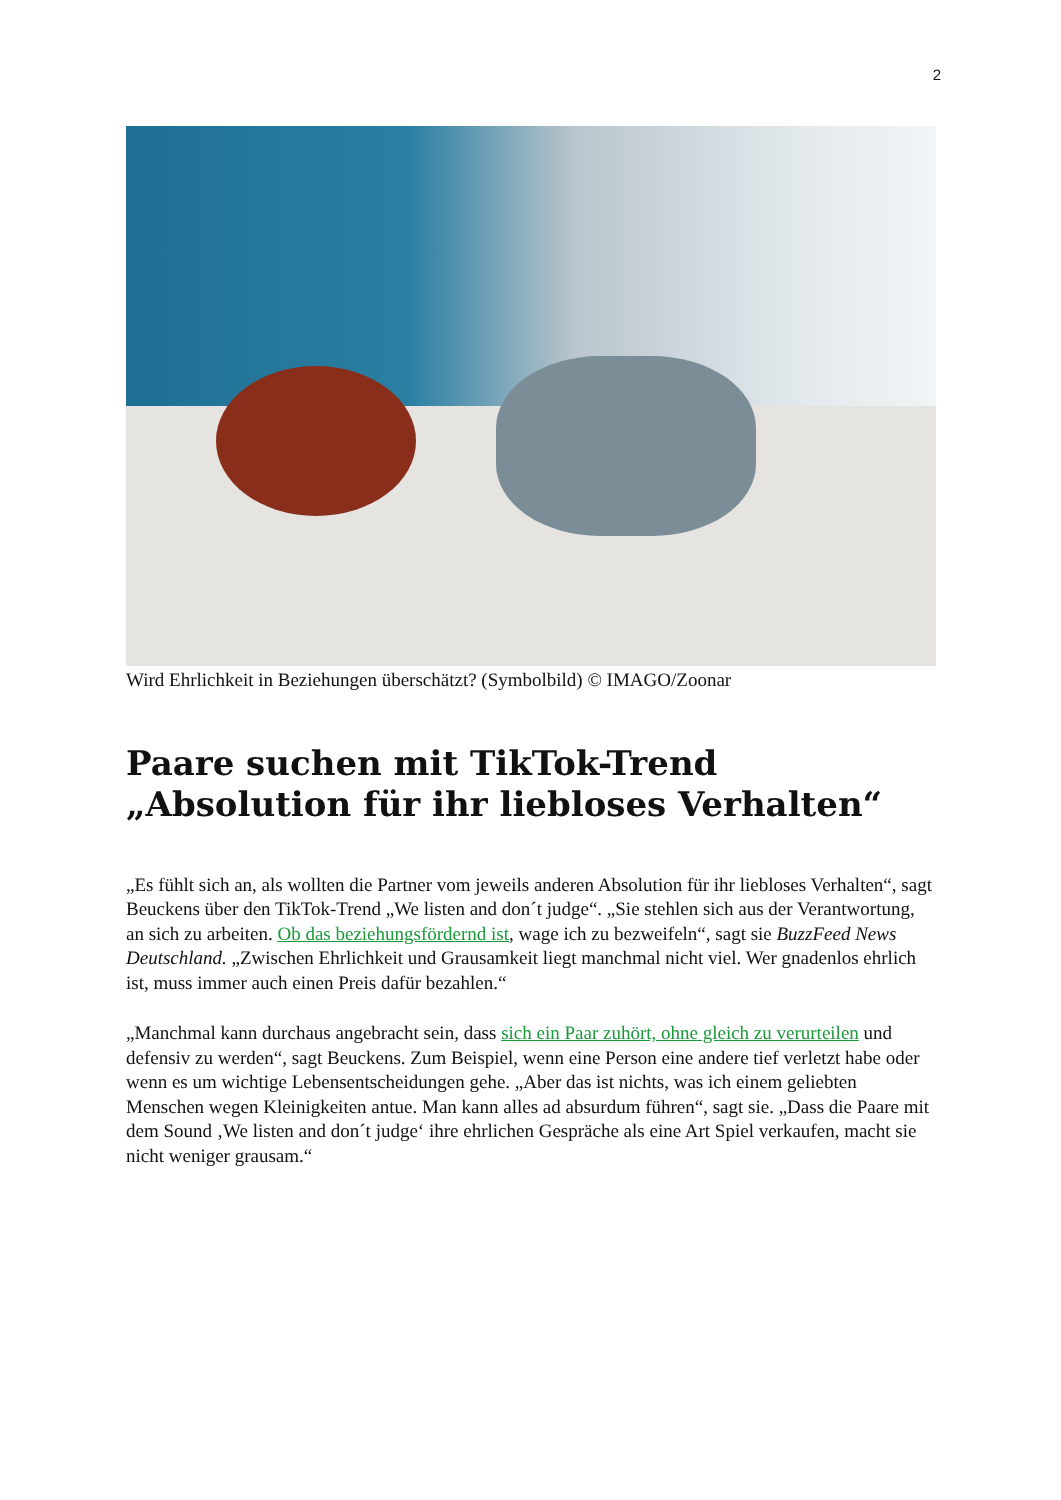2
Wird Ehrlichkeit in Beziehungen überschätzt? (Symbolbild) © IMAGO/Zoonar
Paare suchen mit TikTok-Trend „Absolution für ihr liebloses Verhalten“
„Es fühlt sich an, als wollten die Partner vom jeweils anderen Absolution für ihr liebloses Verhalten“, sagt Beuckens über den TikTok-Trend „We listen and don´t judge“. „Sie stehlen sich aus der Verantwortung, an sich zu arbeiten. Ob das beziehungsfördernd ist, wage ich zu bezweifeln“, sagt sie BuzzFeed News Deutschland. „Zwischen Ehrlichkeit und Grausamkeit liegt manchmal nicht viel. Wer gnadenlos ehrlich ist, muss immer auch einen Preis dafür bezahlen.“
„Manchmal kann durchaus angebracht sein, dass sich ein Paar zuhört, ohne gleich zu verurteilen und defensiv zu werden“, sagt Beuckens. Zum Beispiel, wenn eine Person eine andere tief verletzt habe oder wenn es um wichtige Lebensentscheidungen gehe. „Aber das ist nichts, was ich einem geliebten Menschen wegen Kleinigkeiten antue. Man kann alles ad absurdum führen“, sagt sie. „Dass die Paare mit dem Sound ‚We listen and don´t judge‘ ihre ehrlichen Gespräche als eine Art Spiel verkaufen, macht sie nicht weniger grausam.“